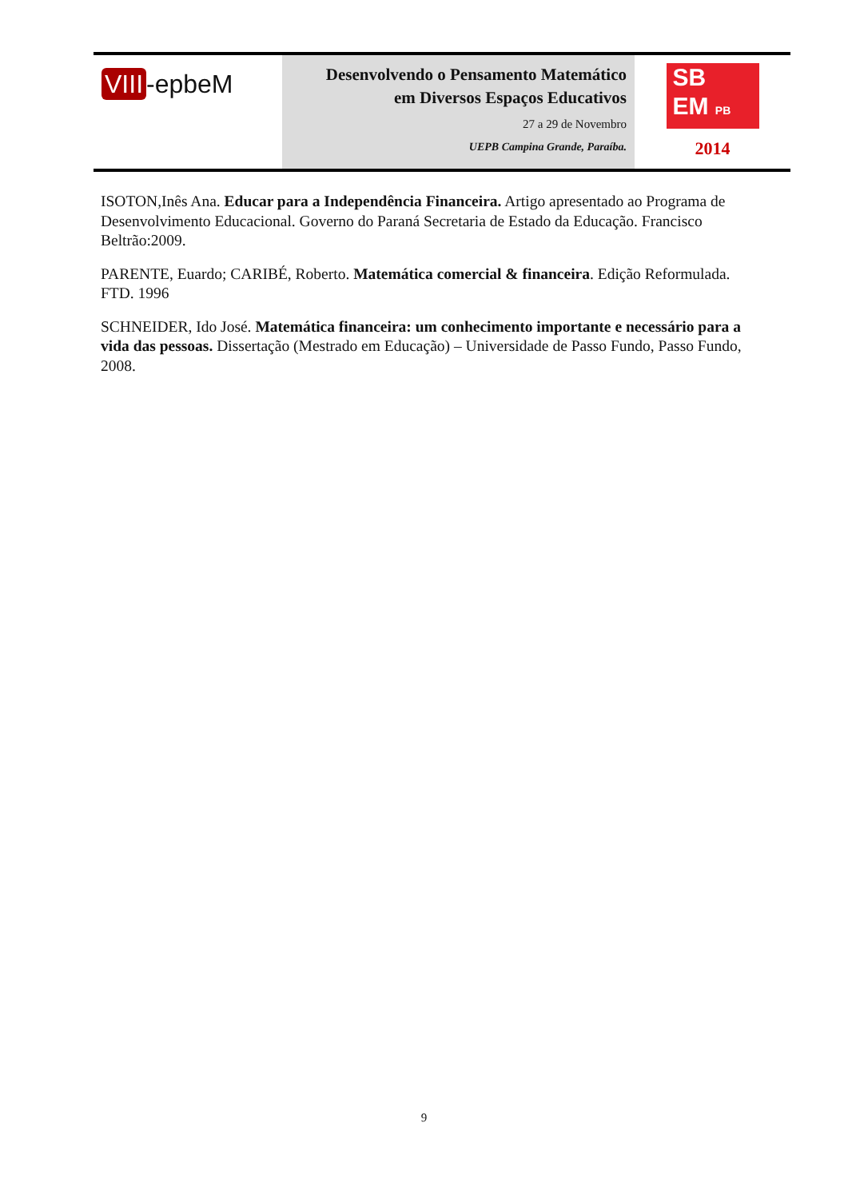VIII -epbeM
Desenvolvendo o Pensamento Matemático
em Diversos Espaços Educativos
27 a 29 de Novembro
UEPB Campina Grande, Paraíba.
SB
EM PB
2014
ISOTON,Inês Ana. Educar para a Independência Financeira. Artigo apresentado ao Programa de Desenvolvimento Educacional. Governo do Paraná Secretaria de Estado da Educação. Francisco Beltrão:2009.
PARENTE, Euardo; CARIBÉ, Roberto. Matemática comercial & financeira. Edição Reformulada. FTD. 1996
SCHNEIDER, Ido José. Matemática financeira: um conhecimento importante e necessário para a vida das pessoas. Dissertação (Mestrado em Educação) – Universidade de Passo Fundo, Passo Fundo, 2008.
9